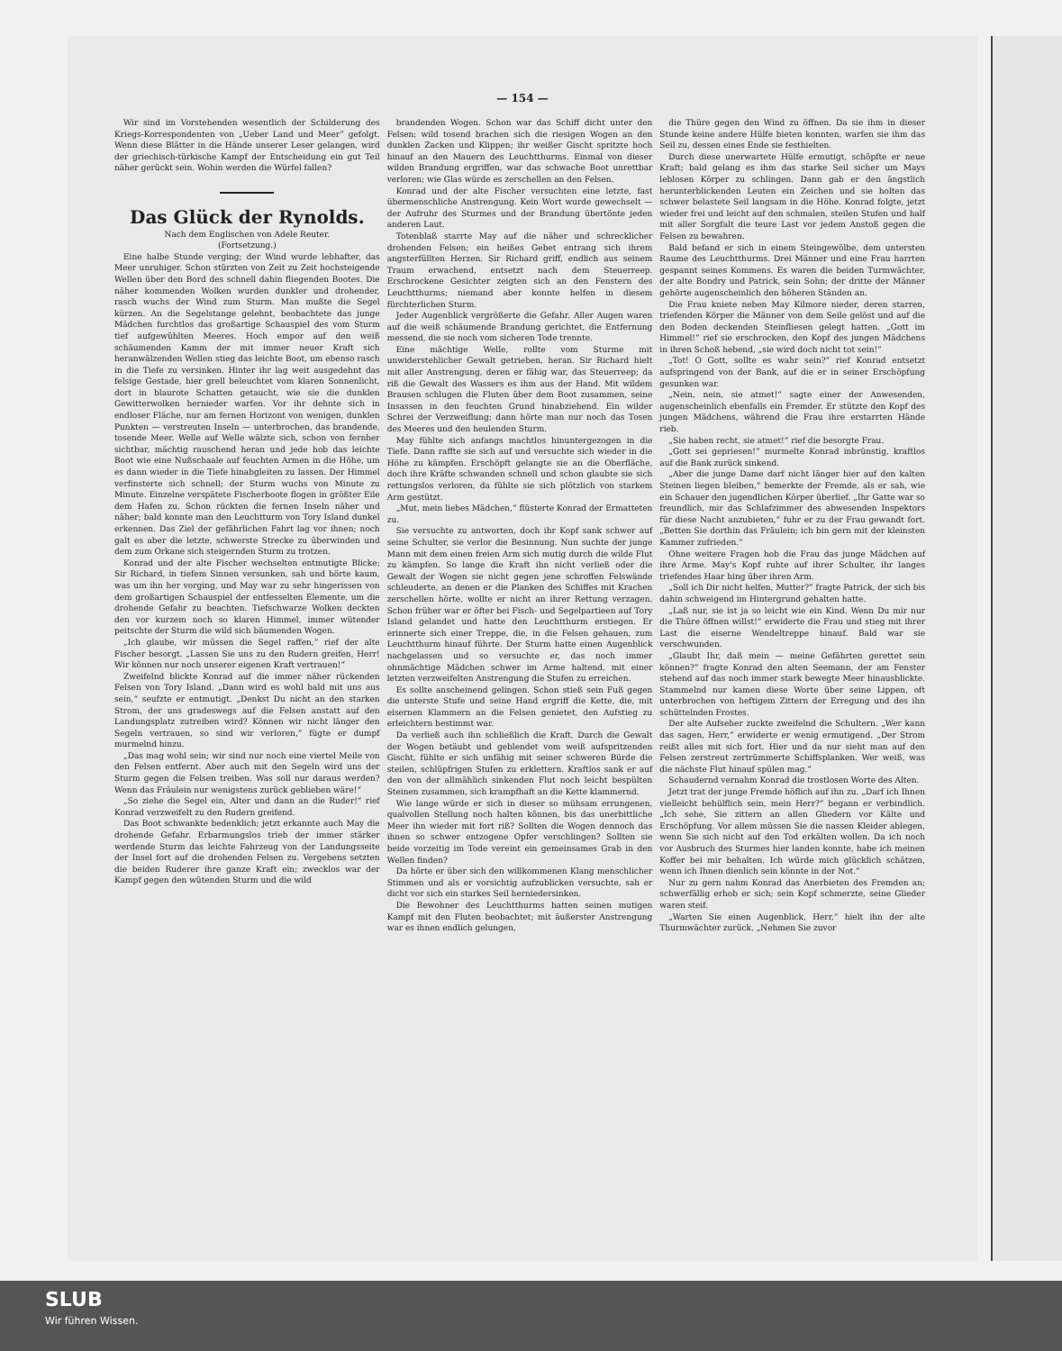— 154 —
Wir sind im Vorstehenden wesentlich der Schilderung des Kriegs-Korrespondenten von „Ueber Land und Meer“ gefolgt. Wenn diese Blätter in die Hände unserer Leser gelangen, wird der griechisch-türkische Kampf der Entscheidung ein gut Teil näher gerückt sein. Wohin werden die Würfel fallen?
Das Glück der Rynolds.
Nach dem Englischen von Adele Reuter.
(Fortsetzung.)
Eine halbe Stunde verging; der Wind wurde lebhafter, das Meer unruhiger. Schon stürzten von Zeit zu Zeit hochsteigende Wellen über den Bord des schnell dahin fliegenden Bootes. Die näher kommenden Wolken wurden dunkler und drohender, rasch wuchs der Wind zum Sturm. Man mußte die Segel kürzen. An die Segelstange gelehnt, beobachtete das junge Mädchen furchtlos das großartige Schauspiel des vom Sturm tief aufgewühlten Meeres. Hoch empor auf den weiß schäumenden Kamm der mit immer neuer Kraft sich heranwälzenden Wellen stieg das leichte Boot, um ebenso rasch in die Tiefe zu versinken. Hinter ihr lag weit ausgedehnt das felsige Gestade, hier grell beleuchtet vom klaren Sonnenlicht, dort in blaurote Schatten getaucht, wie sie die dunklen Gewitterwolken hernieder warfen. Vor ihr dehnte sich in endloser Fläche, nur am fernen Horizont von wenigen, dunklen Punkten — verstreuten Inseln — unterbrochen, das brandende, tosende Meer. Welle auf Welle wälzte sich, schon von fernher sichtbar, mächtig rauschend heran und jede hob das leichte Boot wie eine Nußschaale auf feuchten Armen in die Höhe, um es dann wieder in die Tiefe hinabgleiten zu lassen. Der Himmel verfinsterte sich schnell; der Sturm wuchs von Minute zu Minute. Einzelne verspätete Fischerboote flogen in größter Eile dem Hafen zu. Schon rückten die fernen Inseln näher und näher; bald konnte man den Leuchtturm von Tory Island dunkel erkennen. Das Ziel der gefährlichen Fahrt lag vor ihnen; noch galt es aber die letzte, schwerste Strecke zu überwinden und dem zum Orkane sich steigernden Sturm zu trotzen.
Konrad und der alte Fischer wechselten entmutigte Blicke; Sir Richard, in tiefem Sinnen versunken, sah und hörte kaum, was um ihn her vorging, und May war zu sehr hingerissen von dem großartigen Schauspiel der entfesselten Elemente, um die drohende Gefahr zu beachten. Tiefschwarze Wolken deckten den vor kurzem noch so klaren Himmel, immer wütender peitschte der Sturm die wild sich bäumenden Wogen.
„Ich glaube, wir müssen die Segel raffen,“ rief der alte Fischer besorgt. „Lassen Sie uns zu den Rudern greifen, Herr! Wir können nur noch unserer eigenen Kraft vertrauen!“
Zweifelnd blickte Konrad auf die immer näher rückenden Felsen von Tory Island. „Dann wird es wohl bald mit uns aus sein,“ seufzte er entmutigt. „Denkst Du nicht an den starken Strom, der uns gradeswegs auf die Felsen anstatt auf den Landungsplatz zutreiben wird? Können wir nicht länger den Segeln vertrauen, so sind wir verloren,“ fügte er dumpf murmelnd hinzu.
„Das mag wohl sein; wir sind nur noch eine viertel Meile von den Felsen entfernt. Aber auch mit den Segeln wird uns der Sturm gegen die Felsen treiben. Was soll nur daraus werden? Wenn das Fräulein nur wenigstens zurück geblieben wäre!“
„So ziehe die Segel ein, Alter und dann an die Ruder!“ rief Konrad verzweifelt zu den Rudern greifend.
Das Boot schwankte bedenklich; jetzt erkannte auch May die drohende Gefahr. Erbarmungslos trieb der immer stärker werdende Sturm das leichte Fahrzeug von der Landungsseite der Insel fort auf die drohenden Felsen zu. Vergebens setzten die beiden Ruderer ihre ganze Kraft ein; zwecklos war der Kampf gegen den wütenden Sturm und die wild
brandenden Wogen. Schon war das Schiff dicht unter den Felsen; wild tosend brachen sich die riesigen Wogen an den dunklen Zacken und Klippen; ihr weißer Gischt spritzte hoch hinauf an den Mauern des Leuchtthurms. Einmal von dieser wilden Brandung ergriffen, war das schwache Boot unrettbar verloren; wie Glas würde es zerschellen an den Felsen.
Konrad und der alte Fischer versuchten eine letzte, fast übermenschliche Anstrengung. Kein Wort wurde gewechselt — der Aufruhr des Sturmes und der Brandung übertönte jeden anderen Laut.
Totenblaß starrte May auf die näher und schrecklicher drohenden Felsen; ein heißes Gebet entrang sich ihrem angsterfüllten Herzen. Sir Richard griff, endlich aus seinem Traum erwachend, entsetzt nach dem Steuerreep. Erschrockene Gesichter zeigten sich an den Fenstern des Leuchtthurms; niemand aber konnte helfen in diesem fürchterlichen Sturm.
Jeder Augenblick vergrößerte die Gefahr. Aller Augen waren auf die weiß schäumende Brandung gerichtet, die Entfernung messend, die sie noch vom sicheren Tode trennte.
Eine mächtige Welle, rollte vom Sturme mit unwiderstehlicher Gewalt getrieben, heran. Sir Richard hielt mit aller Anstrengung, deren er fähig war, das Steuerreep; da riß die Gewalt des Wassers es ihm aus der Hand. Mit wildem Brausen schlugen die Fluten über dem Boot zusammen, seine Insassen in den feuchten Grund hinabziehend. Ein wilder Schrei der Verzweiflung; dann hörte man nur noch das Tosen des Meeres und den heulenden Sturm.
May fühlte sich anfangs machtlos hinuntergezogen in die Tiefe. Dann raffte sie sich auf und versuchte sich wieder in die Höhe zu kämpfen. Erschöpft gelangte sie an die Oberfläche, doch ihre Kräfte schwanden schnell und schon glaubte sie sich rettungslos verloren, da fühlte sie sich plötzlich von starkem Arm gestützt.
„Mut, mein liebes Mädchen,“ flüsterte Konrad der Ermatteten zu.
Sie versuchte zu antworten, doch ihr Kopf sank schwer auf seine Schulter, sie verlor die Besinnung. Nun suchte der junge Mann mit dem einen freien Arm sich mutig durch die wilde Flut zu kämpfen. So lange die Kraft ihn nicht verließ oder die Gewalt der Wogen sie nicht gegen jene schroffen Felswände schleuderte, an denen er die Planken des Schiffes mit Krachen zerschellen hörte, wollte er nicht an ihrer Rettung verzagen. Schon früher war er öfter bei Fisch- und Segelpartieen auf Tory Island gelandet und hatte den Leuchtthurm erstiegen. Er erinnerte sich einer Treppe, die, in die Felsen gehauen, zum Leuchtthurm hinauf führte. Der Sturm hatte einen Augenblick nachgelassen und so versuchte er, das noch immer ohnmächtige Mädchen schwer im Arme haltend, mit einer letzten verzweifelten Anstrengung die Stufen zu erreichen.
Es sollte anscheinend gelingen. Schon stieß sein Fuß gegen die unterste Stufe und seine Hand ergriff die Kette, die, mit eisernen Klammern an die Felsen genietet, den Aufstieg zu erleichtern bestimmt war.
Da verließ auch ihn schließlich die Kraft. Durch die Gewalt der Wogen betäubt und geblendet vom weiß aufspritzenden Gischt, fühlte er sich unfähig mit seiner schweren Bürde die steilen, schlüpfrigen Stufen zu erklettern. Kraftlos sank er auf den von der allmählich sinkenden Flut noch leicht bespülten Steinen zusammen, sich krampfhaft an die Kette klammernd.
Wie lange würde er sich in dieser so mühsam errungenen, qualvollen Stellung noch halten können, bis das unerbittliche Meer ihn wieder mit fort riß? Sollten die Wogen dennoch das ihnen so schwer entzogene Opfer verschlingen? Sollten sie beide vorzeitig im Tode vereint ein gemeinsames Grab in den Wellen finden?
Da hörte er über sich den willkommenen Klang menschlicher Stimmen und als er vorsichtig aufzublicken versuchte, sah er dicht vor sich ein starkes Seil herniedersinken.
Die Bewohner des Leuchtthurms hatten seinen mutigen Kampf mit den Fluten beobachtet; mit äußerster Anstrengung war es ihnen endlich gelungen,
die Thüre gegen den Wind zu öffnen. Da sie ihm in dieser Stunde keine andere Hülfe bieten konnten, warfen sie ihm das Seil zu, dessen eines Ende sie festhielten.
Durch diese unerwartete Hülfe ermutigt, schöpfte er neue Kraft; bald gelang es ihm das starke Seil sicher um Mays leblosen Körper zu schlingen. Dann gab er den ängstlich herunterblickenden Leuten ein Zeichen und sie holten das schwer belastete Seil langsam in die Höhe. Konrad folgte, jetzt wieder frei und leicht auf den schmalen, steilen Stufen und half mit aller Sorgfalt die teure Last vor jedem Anstoß gegen die Felsen zu bewahren.
Bald befand er sich in einem Steingewölbe, dem untersten Raume des Leuchtthurms. Drei Männer und eine Frau harrten gespannt seines Kommens. Es waren die beiden Turmwächter, der alte Bondry und Patrick, sein Sohn; der dritte der Männer gehörte augenscheinlich den höheren Ständen an.
Die Frau kniete neben May Kilmore nieder, deren starren, triefenden Körper die Männer von dem Seile gelöst und auf die den Boden deckenden Steinfliesen gelegt hatten. „Gott im Himmel!“ rief sie erschrocken, den Kopf des jungen Mädchens in ihren Schoß hebend, „sie wird doch nicht tot sein!“
„Tot! O Gott, sollte es wahr sein?“ rief Konrad entsetzt aufspringend von der Bank, auf die er in seiner Erschöpfung gesunken war.
„Nein, nein, sie atmet!“ sagte einer der Anwesenden, augenscheinlich ebenfalls ein Fremder. Er stützte den Kopf des jungen Mädchens, während die Frau ihre erstarrten Hände rieb.
„Sie haben recht, sie atmet!“ rief die besorgte Frau.
„Gott sei gepriesen!“ murmelte Konrad inbrünstig, kraftlos auf die Bank zurück sinkend.
„Aber die junge Dame darf nicht länger hier auf den kalten Steinen liegen bleiben,“ bemerkte der Fremde, als er sah, wie ein Schauer den jugendlichen Körper überlief. „Ihr Gatte war so freundlich, mir das Schlafzimmer des abwesenden Inspektors für diese Nacht anzubieten,“ fuhr er zu der Frau gewandt fort. „Betten Sie dorthin das Fräulein; ich bin gern mit der kleinsten Kammer zufrieden.“
Ohne weitere Fragen hob die Frau das junge Mädchen auf ihre Arme. May's Kopf ruhte auf ihrer Schulter, ihr langes triefendes Haar hing über ihren Arm.
„Soll ich Dir nicht helfen, Mutter?“ fragte Patrick, der sich bis dahin schweigend im Hintergrund gehalten hatte.
„Laß nur, sie ist ja so leicht wie ein Kind. Wenn Du mir nur die Thüre öffnen willst!“ erwiderte die Frau und stieg mit ihrer Last die eiserne Wendeltreppe hinauf. Bald war sie verschwunden.
„Glaubt Ihr, daß mein — meine Gefährten gerettet sein können?“ fragte Konrad den alten Seemann, der am Fenster stehend auf das noch immer stark bewegte Meer hinausblickte. Stammelnd nur kamen diese Worte über seine Lippen, oft unterbrochen von heftigem Zittern der Erregung und des ihn schüttelnden Frostes.
Der alte Aufseher zuckte zweifelnd die Schultern. „Wer kann das sagen, Herr,“ erwiderte er wenig ermutigend. „Der Strom reißt alles mit sich fort. Hier und da nur sieht man auf den Felsen zerstreut zertrümmerte Schiffsplanken. Wer weiß, was die nächste Flut hinauf spülen mag.“
Schaudernd vernahm Konrad die trostlosen Worte des Alten.
Jetzt trat der junge Fremde höflich auf ihn zu. „Darf ich Ihnen vielleicht behülflich sein, mein Herr?“ begann er verbindlich. „Ich sehe, Sie zittern an allen Gliedern vor Kälte und Erschöpfung. Vor allem müssen Sie die nassen Kleider ablegen, wenn Sie sich nicht auf den Tod erkälten wollen. Da ich noch vor Ausbruch des Sturmes hier landen konnte, habe ich meinen Koffer bei mir behalten. Ich würde mich glücklich schätzen, wenn ich Ihnen dienlich sein könnte in der Not.“
Nur zu gern nahm Konrad das Anerbieten des Fremden an; schwerfällig erhob er sich; sein Kopf schmerzte, seine Glieder waren steif.
„Warten Sie einen Augenblick, Herr,“ hielt ihn der alte Thurmwächter zurück. „Nehmen Sie zuvor
SLUB
Wir führen Wissen.